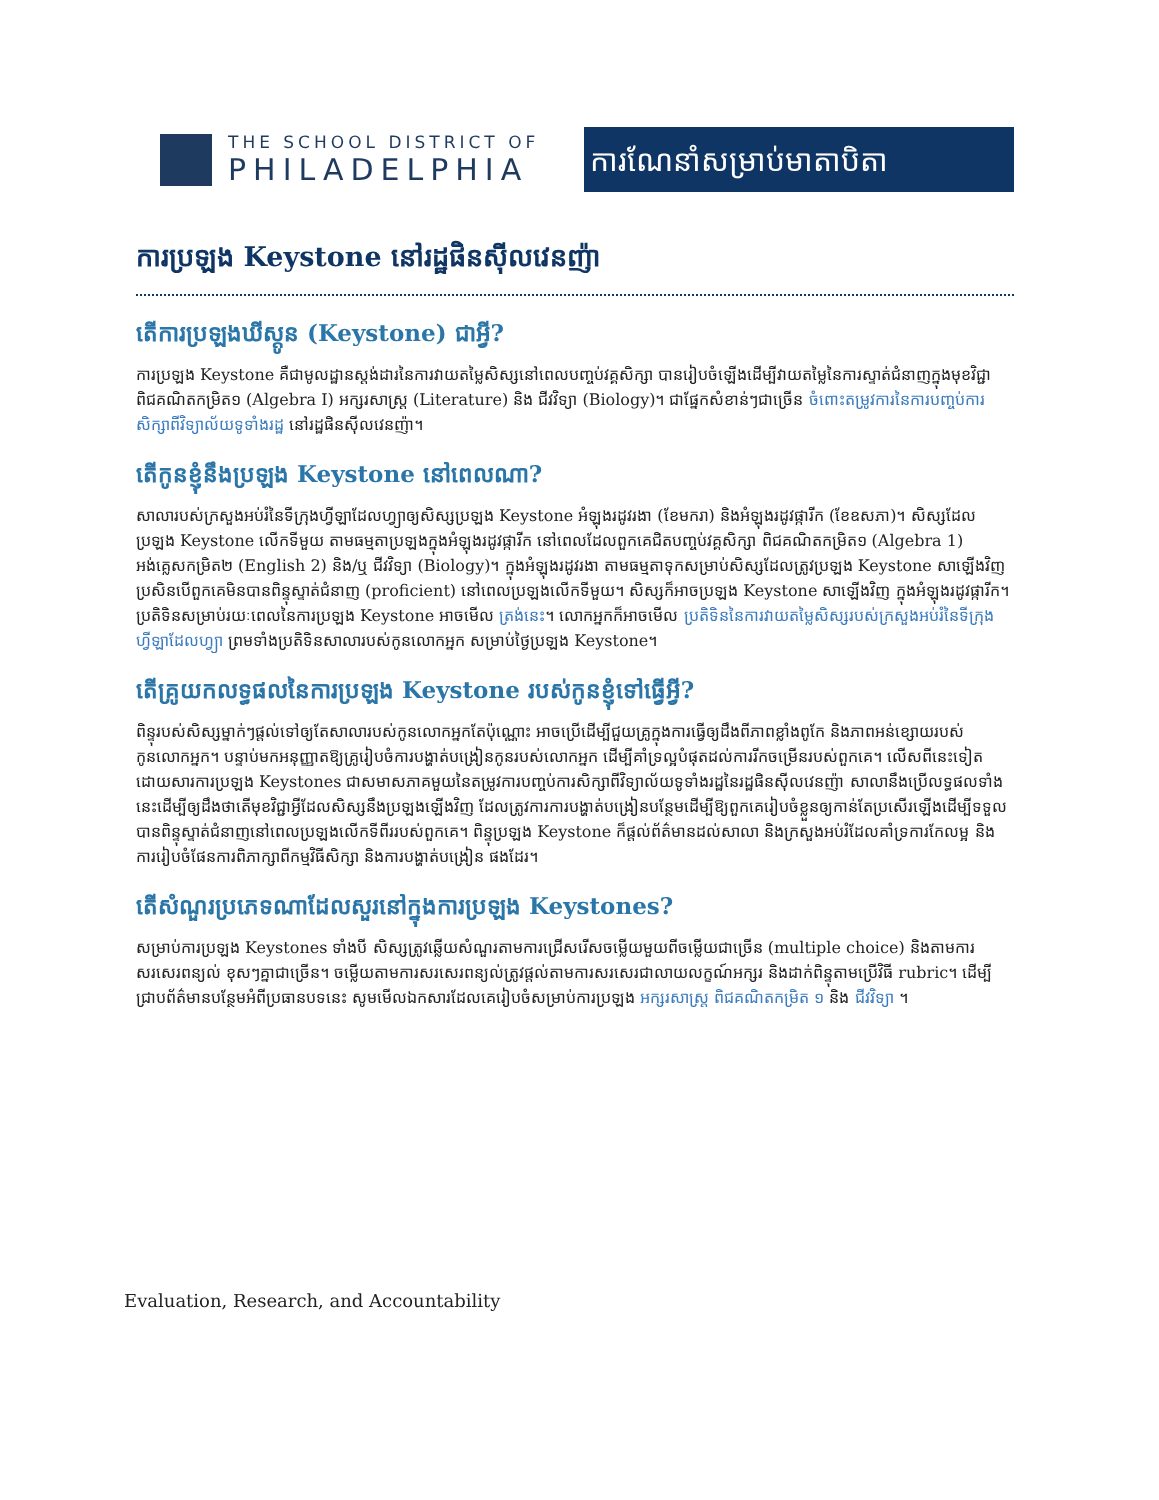THE SCHOOL DISTRICT OF
PHILADELPHIA
ការណែនាំសម្រាប់មាតាបិតា
ការប្រឡង Keystone នៅរដ្ឋផិនស៊ីលវេនញ៉ា
តើការប្រឡង឴ឃីស្តូន (Keystone) ជាអ្វី?
ការប្រឡង Keystone គឺជាមូលដ្ឋានស្តង់ដារនៃការវាយតម្លៃសិស្សនៅពេលបញ្ចប់វគ្គសិក្សា បានរៀបចំឡើងដើម្បីវាយតម្លៃនៃការស្ទាត់ជំនាញក្នុងមុខវិជ្ជា ពិជគណិតកម្រិត១ (Algebra I) អក្សរសាស្ត្រ (Literature) និង ជីវវិទ្យា (Biology)។ ជាផ្នែកសំខាន់ៗជាច្រើន ចំពោះតម្រូវការនៃការបញ្ចប់ការសិក្សាពីវិទ្យាល័យទូទាំងរដ្ឋ នៅរដ្ឋផិនស៊ីលវេនញ៉ា។
តើកូនខ្ញុំនឹងប្រឡង Keystone នៅពេលណា?
សាលារបស់ក្រសួងអប់រំនៃទីក្រុងហ្វីឡាដែលហ្វ្យាឲ្យសិស្សប្រឡង Keystone អំឡុងរដូវរងា (ខែមករា) និងអំឡុងរដូវផ្ការីក (ខែឧសភា)។ សិស្សដែលប្រឡង Keystone លើកទីមួយ តាមធម្មតាប្រឡងក្នុងអំឡុងរដូវផ្ការីក នៅពេលដែលពួកគេជិតបញ្ចប់វគ្គសិក្សា ពិជគណិតកម្រិត១ (Algebra 1) អង់គ្លេសកម្រិត២ (English 2) និង/ឬ ជីវវិទ្យា (Biology)។ ក្នុងអំឡុងរដូវរងា តាមធម្មតាទុកសម្រាប់សិស្សដែលត្រូវប្រឡង Keystone សាឡើងវិញ ប្រសិនបើពួកគេមិនបានពិន្ទុស្ទាត់ជំនាញ (proficient) នៅពេលប្រឡងលើកទីមួយ។ សិស្សក៏អាចប្រឡង Keystone សាឡើងវិញ ក្នុងអំឡុងរដូវផ្ការីក។ ប្រតិទិនសម្រាប់រយៈពេលនៃការប្រឡង Keystone អាចមើល ត្រង់នេះ។ លោកអ្នកក៏អាចមើល ប្រតិទិននៃការវាយតម្លៃសិស្សរបស់ក្រសួងអប់រំនៃទីក្រុងហ្វីឡាដែលហ្វ្យា ព្រមទាំងប្រតិទិនសាលារបស់កូនលោកអ្នក សម្រាប់ថ្ងៃប្រឡង Keystone។
តើគ្រូយកលទ្ធផលនៃការប្រឡង Keystone របស់កូនខ្ញុំទៅធ្វើអ្វី?
ពិន្ទុរបស់សិស្សម្នាក់ៗផ្តល់ទៅឲ្យតែសាលារបស់កូនលោកអ្នកតែប៉ុណ្ណោះ អាចប្រើដើម្បីជួយគ្រូក្នុងការធ្វើឲ្យដឹងពីភាពខ្លាំងពូកែ និងភាពអន់ខ្សោយរបស់កូនលោកអ្នក។ បន្ទាប់មកអនុញ្ញាតឱ្យគ្រូរៀបចំការបង្ហាត់បង្រៀនកូនរបស់លោកអ្នក ដើម្បីគាំទ្រល្អបំផុតដល់ការរីកចម្រើនរបស់ពួកគេ។ លើសពីនេះទៀត ដោយសារការប្រឡង Keystones ជាសមាសភាគមួយនៃតម្រូវការបញ្ចប់ការសិក្សាពីវិទ្យាល័យទូទាំងរដ្ឋនៃរដ្ឋផិនស៊ីលវេនញ៉ា សាលានឹងប្រើលទ្ធផលទាំងនេះដើម្បីឲ្យដឹងថាតើមុខវិជ្ជាអ្វីដែលសិស្សនឹងប្រឡងឡើងវិញ ដែលត្រូវការការបង្ហាត់បង្រៀនបន្ថែមដើម្បីឱ្យពួកគេរៀបចំខ្លួនឲ្យកាន់តែប្រសើរឡើងដើម្បីទទួលបានពិន្ទុស្ទាត់ជំនាញនៅពេលប្រឡងលើកទីពីររបស់ពួកគេ។ ពិន្ទុប្រឡង Keystone ក៏ផ្តល់ព័ត៌មានដល់សាលា និងក្រសួងអប់រំដែលគាំទ្រការកែលម្អ និងការរៀបចំផែនការពិភាក្សាពីកម្មវិធីសិក្សា និងការបង្ហាត់បង្រៀន ផងដែរ។
តើសំណួរប្រភេទណាដែលសួរនៅក្នុងការប្រឡង Keystones?
សម្រាប់ការប្រឡង Keystones ទាំងបី សិស្សត្រូវឆ្លើយសំណួរតាមការជ្រើសរើសចម្លើយមួយពីចម្លើយជាច្រើន (multiple choice) និងតាមការសរសេរពន្យល់ ខុសៗគ្នាជាច្រើន។ ចម្លើយតាមការសរសេរពន្យល់ត្រូវផ្តល់តាមការសរសេរជាលាយលក្ខណ៍អក្សរ និងដាក់ពិន្ទុតាមប្រើវិធី rubric។ ដើម្បីជ្រាបព័ត៌មានបន្ថែមអំពីប្រធានបទនេះ សូមមើលឯកសារដែលគេរៀបចំសម្រាប់ការប្រឡង អក្សរសាស្ត្រ ពិជគណិតកម្រិត ១ និង ជីវវិទ្យា ។
Evaluation, Research, and Accountability